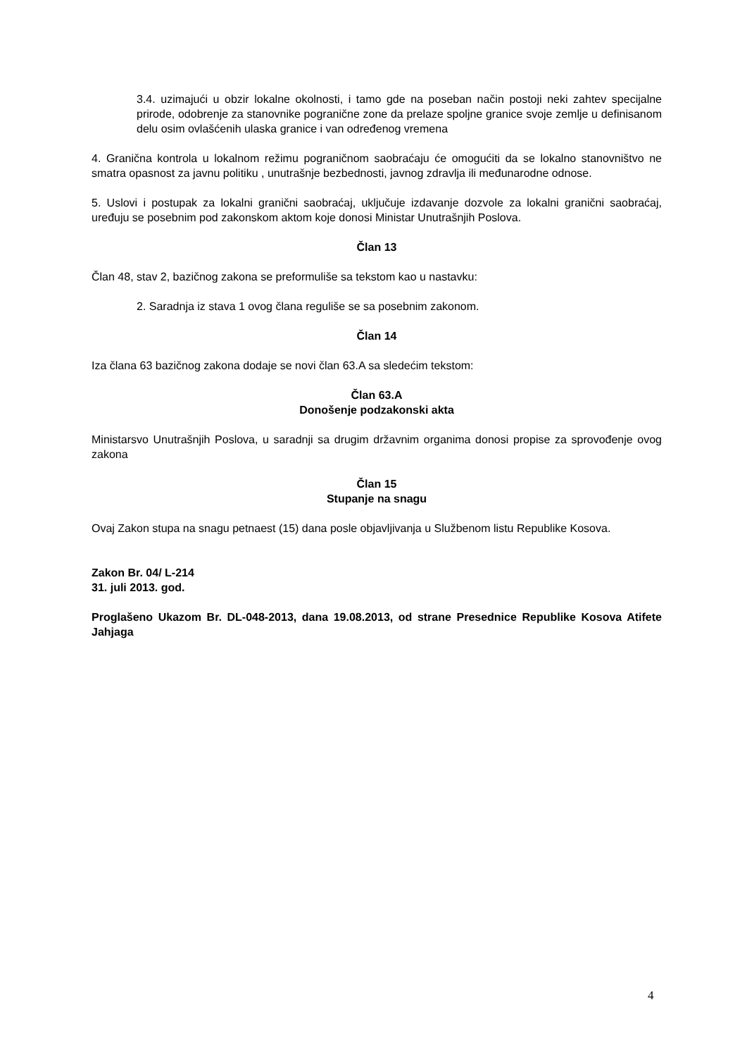3.4. uzimajući u obzir lokalne okolnosti, i tamo gde na poseban način postoji neki zahtev specijalne prirode, odobrenje za stanovnike pogranične zone da prelaze spoljne granice svoje zemlje u definisanom delu osim ovlašćenih ulaska granice i van određenog vremena
4. Granična kontrola u lokalnom režimu pograničnom saobraćaju će omogućiti da se lokalno stanovništvo ne smatra opasnost za javnu politiku , unutrašnje bezbednosti, javnog zdravlja ili međunarodne odnose.
5. Uslovi i postupak za lokalni granični saobraćaj, uključuje izdavanje dozvole za lokalni granični saobraćaj, uređuju se posebnim pod zakonskom aktom koje donosi Ministar Unutrašnjih Poslova.
Član 13
Član 48, stav 2, bazičnog zakona se preformuliše sa tekstom kao u nastavku:
2. Saradnja iz stava 1 ovog člana reguliše se sa posebnim zakonom.
Član 14
Iza člana 63 bazičnog zakona dodaje se novi član 63.A sa sledećim tekstom:
Član 63.A
Donošenje podzakonski akta
Ministarsvo Unutrašnjih Poslova, u saradnji sa drugim državnim organima donosi propise za sprovođenje ovog zakona
Član 15
Stupanje na snagu
Ovaj Zakon stupa na snagu petnaest (15) dana posle objavljivanja u Službenom listu Republike Kosova.
Zakon Br. 04/ L-214
31. juli 2013. god.
Proglašeno Ukazom Br. DL-048-2013, dana 19.08.2013, od strane Presednice Republike Kosova Atifete Jahjaga
4